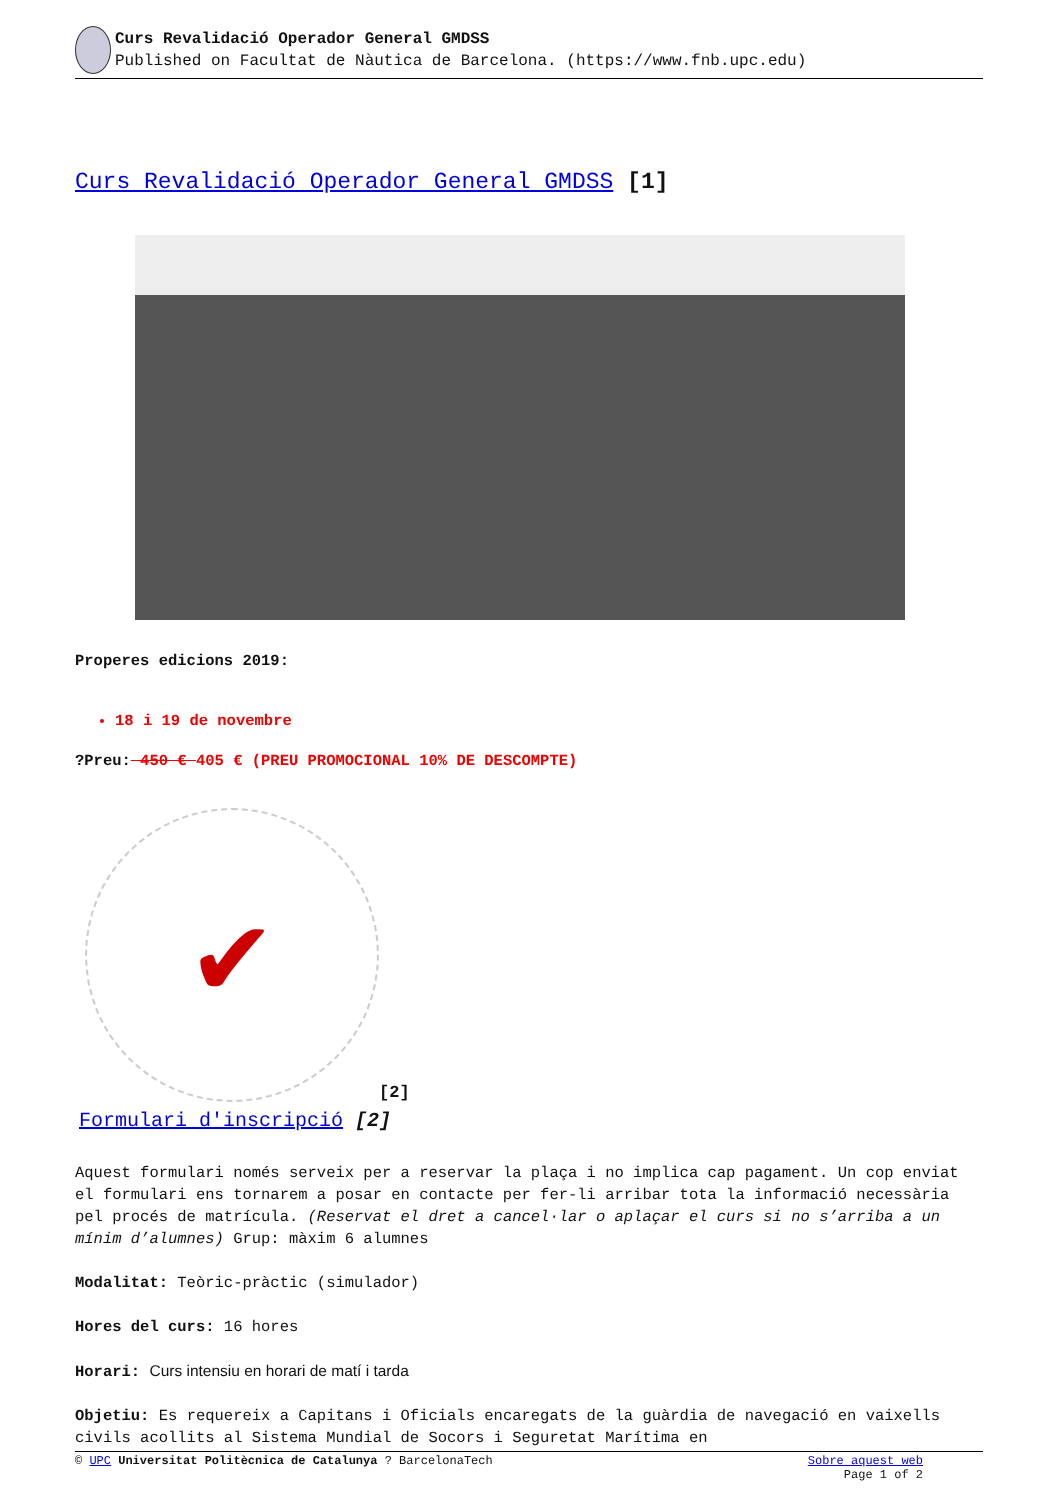Curs Revalidació Operador General GMDSS
Published on Facultat de Nàutica de Barcelona. (https://www.fnb.upc.edu)
Curs Revalidació Operador General GMDSS [1]
Properes edicions 2019:
18 i 19 de novembre
?Preu: 450 € 405 € (PREU PROMOCIONAL 10% DE DESCOMPTE)
✔
[2]
Formulari d'inscripció [2]
Aquest formulari només serveix per a reservar la plaça i no implica cap pagament. Un cop enviat el formulari ens tornarem a posar en contacte per fer-li arribar tota la informació necessària pel procés de matrícula. (Reservat el dret a cancel·lar o aplaçar el curs si no s’arriba a un mínim d’alumnes) Grup: màxim 6 alumnes
Modalitat: Teòric-pràctic (simulador)
Hores del curs: 16 hores
Horari: Curs intensiu en horari de matí i tarda
Objetiu: Es requereix a Capitans i Oficials encaregats de la guàrdia de navegació en vaixells civils acollits al Sistema Mundial de Socors i Seguretat Marítima en
© UPC Universitat Politècnica de Catalunya ? BarcelonaTech Sobre aquest web
Page 1 of 2